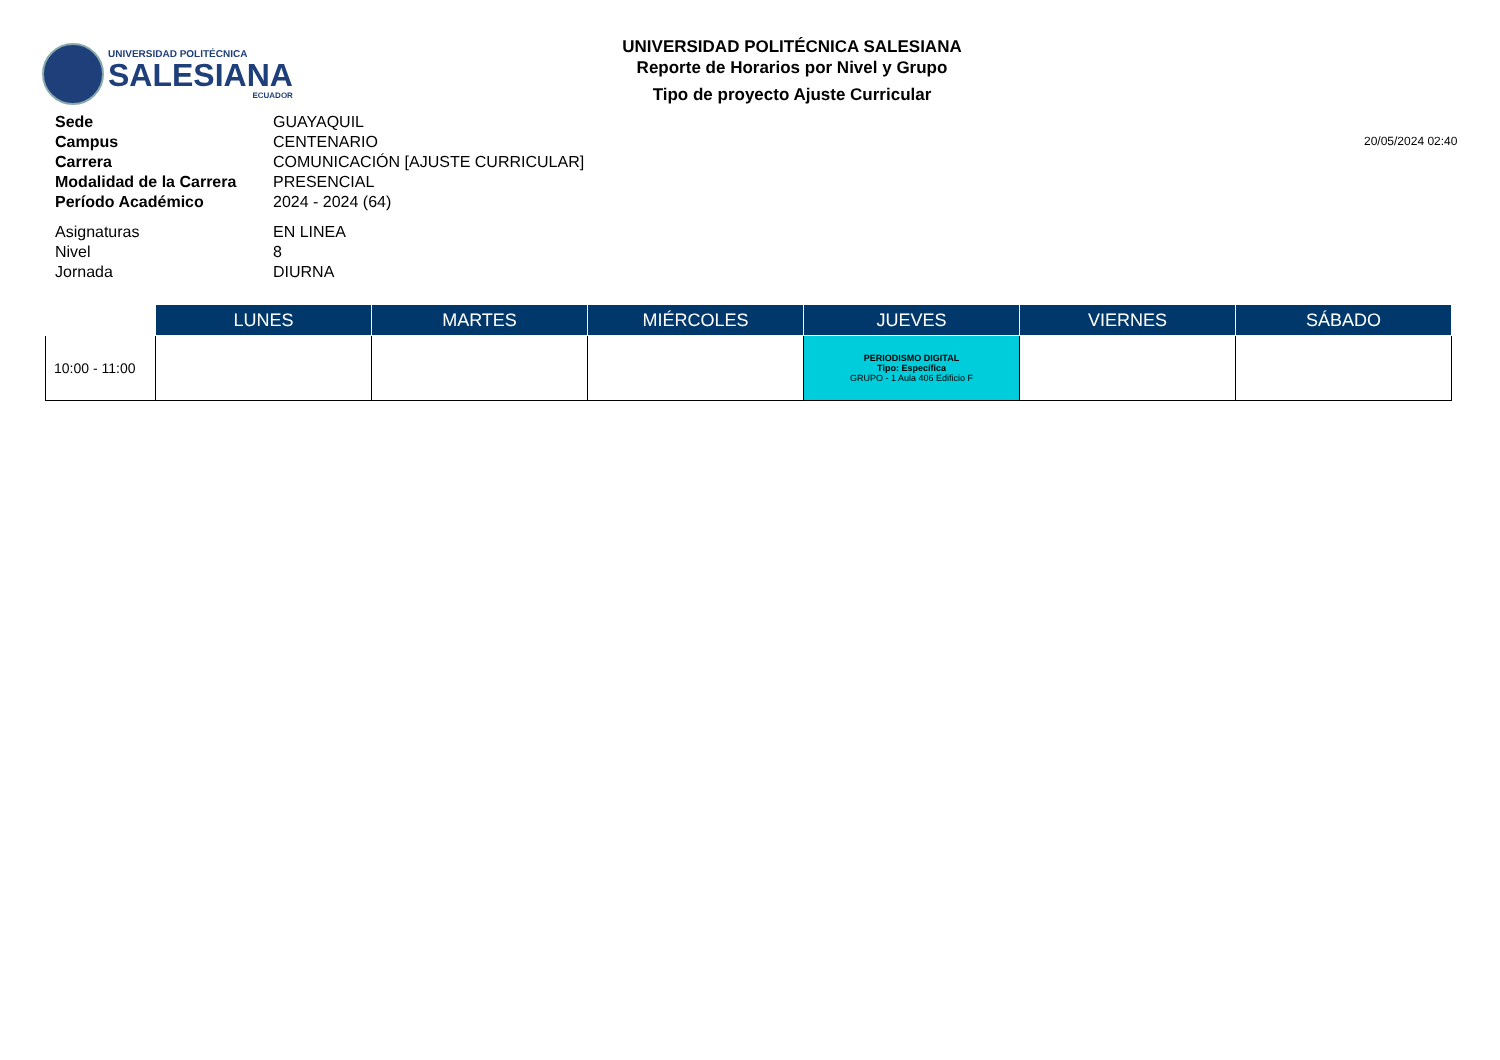UNIVERSIDAD POLITÉCNICA
SALESIANA
ECUADOR
UNIVERSIDAD POLITÉCNICA SALESIANA
Reporte de Horarios por Nivel y Grupo
Tipo de proyecto Ajuste Curricular
20/05/2024 02:40
Sede GUAYAQUIL
Campus CENTENARIO
Carrera COMUNICACIÓN [AJUSTE CURRICULAR]
Modalidad de la Carrera PRESENCIAL
Período Académico 2024 - 2024 (64)
Asignaturas EN LINEA
Nivel 8
Jornada DIURNA
| | LUNES | MARTES | MIÉRCOLES | JUEVES | VIERNES | SÁBADO |
| --- | --- | --- | --- | --- | --- | --- |
| 10:00 - 11:00 | | | | PERIODISMO DIGITAL Tipo: Específica GRUPO - 1 Aula 406 Edificio F | | |